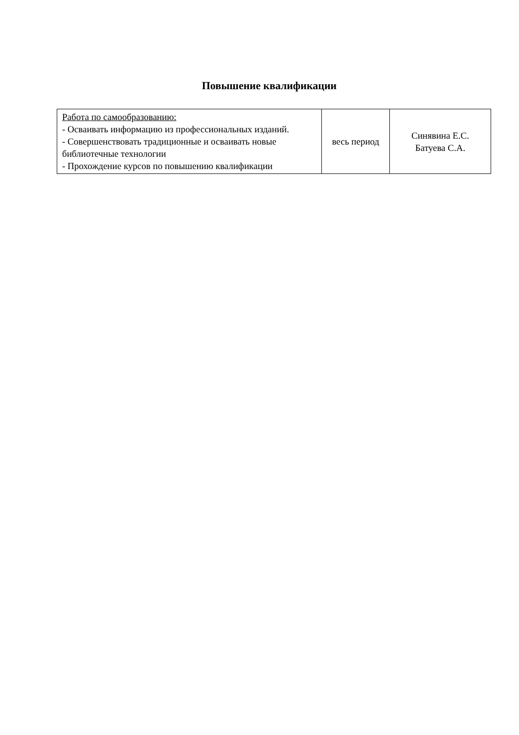Повышение квалификации
| Работа по самообразованию: - Осваивать информацию из профессиональных изданий. - Совершенствовать традиционные и осваивать новые библиотечные технологии - Прохождение курсов по повышению квалификации | весь период | Синявина Е.С. Батуева С.А. |